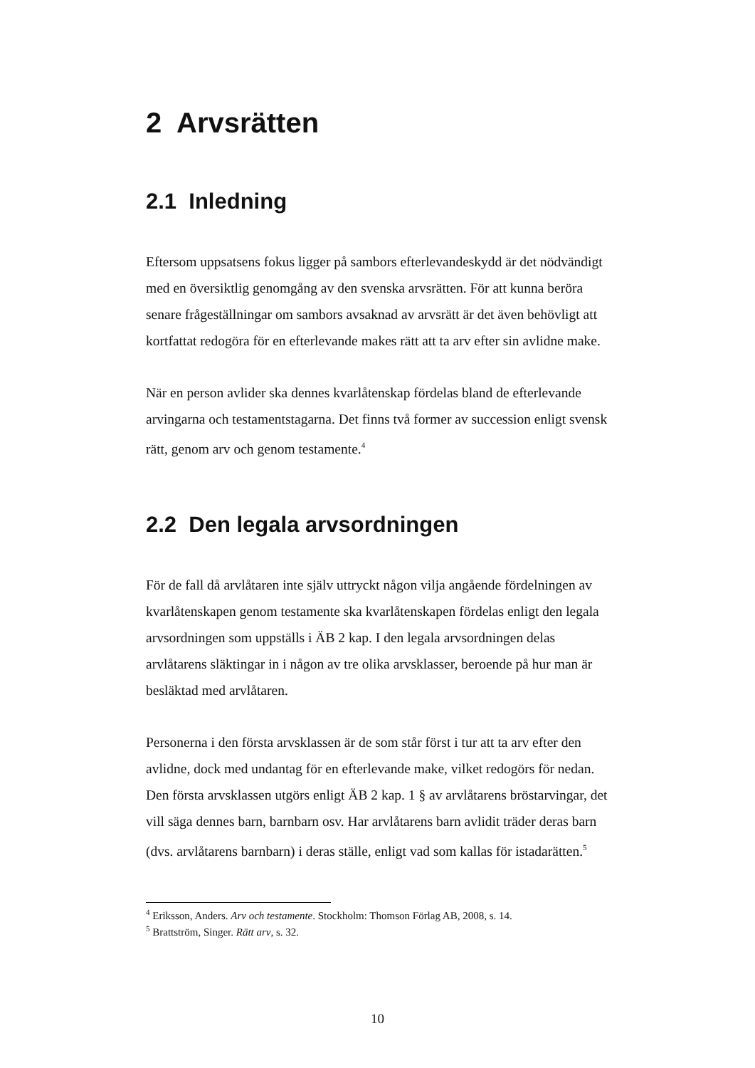2 Arvsrätten
2.1 Inledning
Eftersom uppsatsens fokus ligger på sambors efterlevandeskydd är det nödvändigt med en översiktlig genomgång av den svenska arvsrätten. För att kunna beröra senare frågeställningar om sambors avsaknad av arvsrätt är det även behövligt att kortfattat redogöra för en efterlevande makes rätt att ta arv efter sin avlidne make.
När en person avlider ska dennes kvarlåtenskap fördelas bland de efterlevande arvingarna och testamentstagarna. Det finns två former av succession enligt svensk rätt, genom arv och genom testamente.<sup>4</sup>
2.2 Den legala arvsordningen
För de fall då arvlåtaren inte själv uttryckt någon vilja angående fördelningen av kvarlåtenskapen genom testamente ska kvarlåtenskapen fördelas enligt den legala arvsordningen som uppställs i ÄB 2 kap. I den legala arvsordningen delas arvlåtarens släktingar in i någon av tre olika arvsklasser, beroende på hur man är besläktad med arvlåtaren.
Personerna i den första arvsklassen är de som står först i tur att ta arv efter den avlidne, dock med undantag för en efterlevande make, vilket redogörs för nedan. Den första arvsklassen utgörs enligt ÄB 2 kap. 1 § av arvlåtarens bröstarvingar, det vill säga dennes barn, barnbarn osv. Har arvlåtarens barn avlidit träder deras barn (dvs. arvlåtarens barnbarn) i deras ställe, enligt vad som kallas för istadarätten.<sup>5</sup>
<sup>4</sup> Eriksson, Anders. Arv och testamente. Stockholm: Thomson Förlag AB, 2008, s. 14.
<sup>5</sup> Brattström, Singer. Rätt arv, s. 32.
10